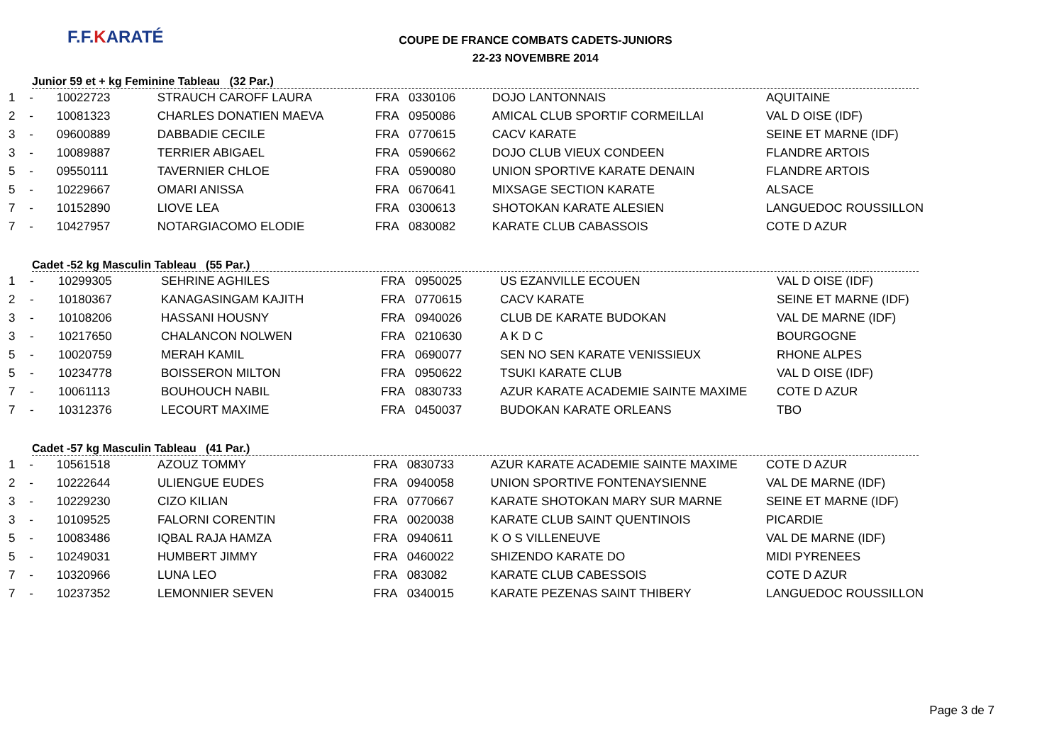F.F.KARATÉ
COUPE DE FRANCE COMBATS CADETS-JUNIORS
22-23 NOVEMBRE 2014
Junior 59 et + kg Feminine Tableau (32 Par.)
| 1 | - | 10022723 | STRAUCH CAROFF LAURA | FRA | 0330106 | DOJO LANTONNAIS | AQUITAINE |
| 2 | - | 10081323 | CHARLES DONATIEN MAEVA | FRA | 0950086 | AMICAL CLUB SPORTIF CORMEILLAI | VAL D OISE (IDF) |
| 3 | - | 09600889 | DABBADIE CECILE | FRA | 0770615 | CACV KARATE | SEINE ET MARNE (IDF) |
| 3 | - | 10089887 | TERRIER ABIGAEL | FRA | 0590662 | DOJO CLUB VIEUX CONDEEN | FLANDRE ARTOIS |
| 5 | - | 09550111 | TAVERNIER CHLOE | FRA | 0590080 | UNION SPORTIVE KARATE DENAIN | FLANDRE ARTOIS |
| 5 | - | 10229667 | OMARI ANISSA | FRA | 0670641 | MIXSAGE SECTION KARATE | ALSACE |
| 7 | - | 10152890 | LIOVE LEA | FRA | 0300613 | SHOTOKAN KARATE ALESIEN | LANGUEDOC ROUSSILLON |
| 7 | - | 10427957 | NOTARGIACOMO ELODIE | FRA | 0830082 | KARATE CLUB CABASSOIS | COTE D AZUR |
Cadet -52 kg Masculin Tableau (55 Par.)
| 1 | - | 10299305 | SEHRINE AGHILES | FRA | 0950025 | US EZANVILLE ECOUEN | VAL D OISE (IDF) |
| 2 | - | 10180367 | KANAGASINGAM KAJITH | FRA | 0770615 | CACV KARATE | SEINE ET MARNE (IDF) |
| 3 | - | 10108206 | HASSANI HOUSNY | FRA | 0940026 | CLUB DE KARATE BUDOKAN | VAL DE MARNE (IDF) |
| 3 | - | 10217650 | CHALANCON NOLWEN | FRA | 0210630 | A K D C | BOURGOGNE |
| 5 | - | 10020759 | MERAH KAMIL | FRA | 0690077 | SEN NO SEN KARATE VENISSIEUX | RHONE ALPES |
| 5 | - | 10234778 | BOISSERON MILTON | FRA | 0950622 | TSUKI KARATE CLUB | VAL D OISE (IDF) |
| 7 | - | 10061113 | BOUHOUCH NABIL | FRA | 0830733 | AZUR KARATE ACADEMIE SAINTE MAXIME | COTE D AZUR |
| 7 | - | 10312376 | LECOURT MAXIME | FRA | 0450037 | BUDOKAN KARATE ORLEANS | TBO |
Cadet -57 kg Masculin Tableau (41 Par.)
| 1 | - | 10561518 | AZOUZ TOMMY | FRA | 0830733 | AZUR KARATE ACADEMIE SAINTE MAXIME | COTE D AZUR |
| 2 | - | 10222644 | ULIENGUE EUDES | FRA | 0940058 | UNION SPORTIVE FONTENAYSIENNE | VAL DE MARNE (IDF) |
| 3 | - | 10229230 | CIZO KILIAN | FRA | 0770667 | KARATE SHOTOKAN MARY SUR MARNE | SEINE ET MARNE (IDF) |
| 3 | - | 10109525 | FALORNI CORENTIN | FRA | 0020038 | KARATE CLUB SAINT QUENTINOIS | PICARDIE |
| 5 | - | 10083486 | IQBAL RAJA HAMZA | FRA | 0940611 | K O S VILLENEUVE | VAL DE MARNE (IDF) |
| 5 | - | 10249031 | HUMBERT JIMMY | FRA | 0460022 | SHIZENDO KARATE DO | MIDI PYRENEES |
| 7 | - | 10320966 | LUNA LEO | FRA | 083082 | KARATE CLUB CABESSOIS | COTE D AZUR |
| 7 | - | 10237352 | LEMONNIER SEVEN | FRA | 0340015 | KARATE PEZENAS SAINT THIBERY | LANGUEDOC ROUSSILLON |
Page 3 de 7